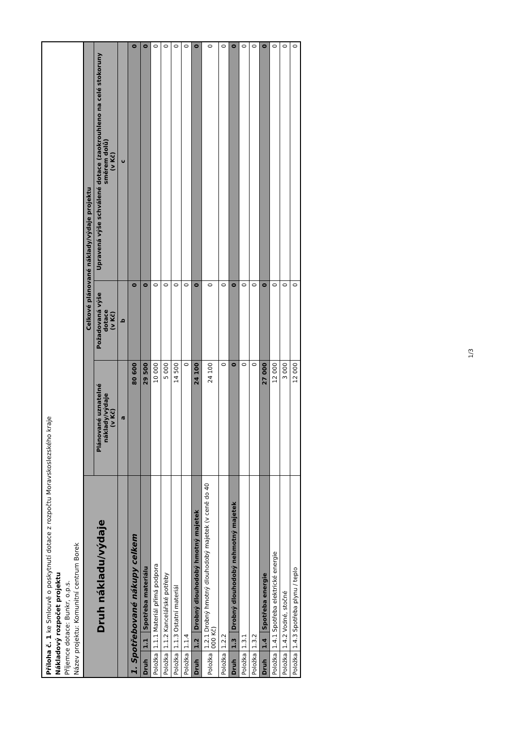Příloha č. 1 ke Smlouvě o poskytnutí dotace z rozpočtu Moravskoslezského kraje
Nákladový rozpočet projektu
Příjemce dotace: Bunkr, o.p.s.
Název projektu: Komunitní centrum Borek
| Druh nákladu/výdaje | | | Celkové plánované náklady/výdaje projektu | | |
| --- | --- | --- | --- | --- | --- |
| | | | Plánované uznatelné náklady/výdaje (v Kč) | Požadovaná výše dotace (v Kč) | Upravená výše schválené dotace (zaokrouhleno na celé stokoruny směrem dolů) (v Kč) |
| | | | a | b | c |
| 1. Spotřebované nákupy celkem | | | 80 600 | 0 | 0 |
| Druh | 1.1 | Spotřeba materiálu | 29 500 | 0 | 0 |
| Položka | 1.1.1 Materiál přímá podpora | | 10 000 | 0 | 0 |
| Položka | 1.1.2 Kancelářské potřeby | | 5 000 | 0 | 0 |
| Položka | 1.1.3 Ostatní materiál | | 14 500 | 0 | 0 |
| Položka | 1.1.4 | | 0 | 0 | 0 |
| Druh | 1.2 | Drobný dlouhodobý hmotný majetek | 24 100 | 0 | 0 |
| Položka | 1.2.1 Drobný hmotný dlouhodobý majetek (v ceně do 40 000 Kč) | | 24 100 | 0 | 0 |
| Položka | 1.2.2 | | 0 | 0 | 0 |
| Druh | 1.3 | Drobný dlouhodobý nehmotný majetek | 0 | 0 | 0 |
| Položka | 1.3.1 | | 0 | 0 | 0 |
| Položka | 1.3.2 | | 0 | 0 | 0 |
| Druh | 1.4 | Spotřeba energie | 27 000 | 0 | 0 |
| Položka | 1.4.1 Spotřeba elektrické energie | | 12 000 | 0 | 0 |
| Položka | 1.4.2 Vodné, stočné | | 3 000 | 0 | 0 |
| Položka | 1.4.3 Spotřeba plynu / teplo | | 12 000 | 0 | 0 |
1/3